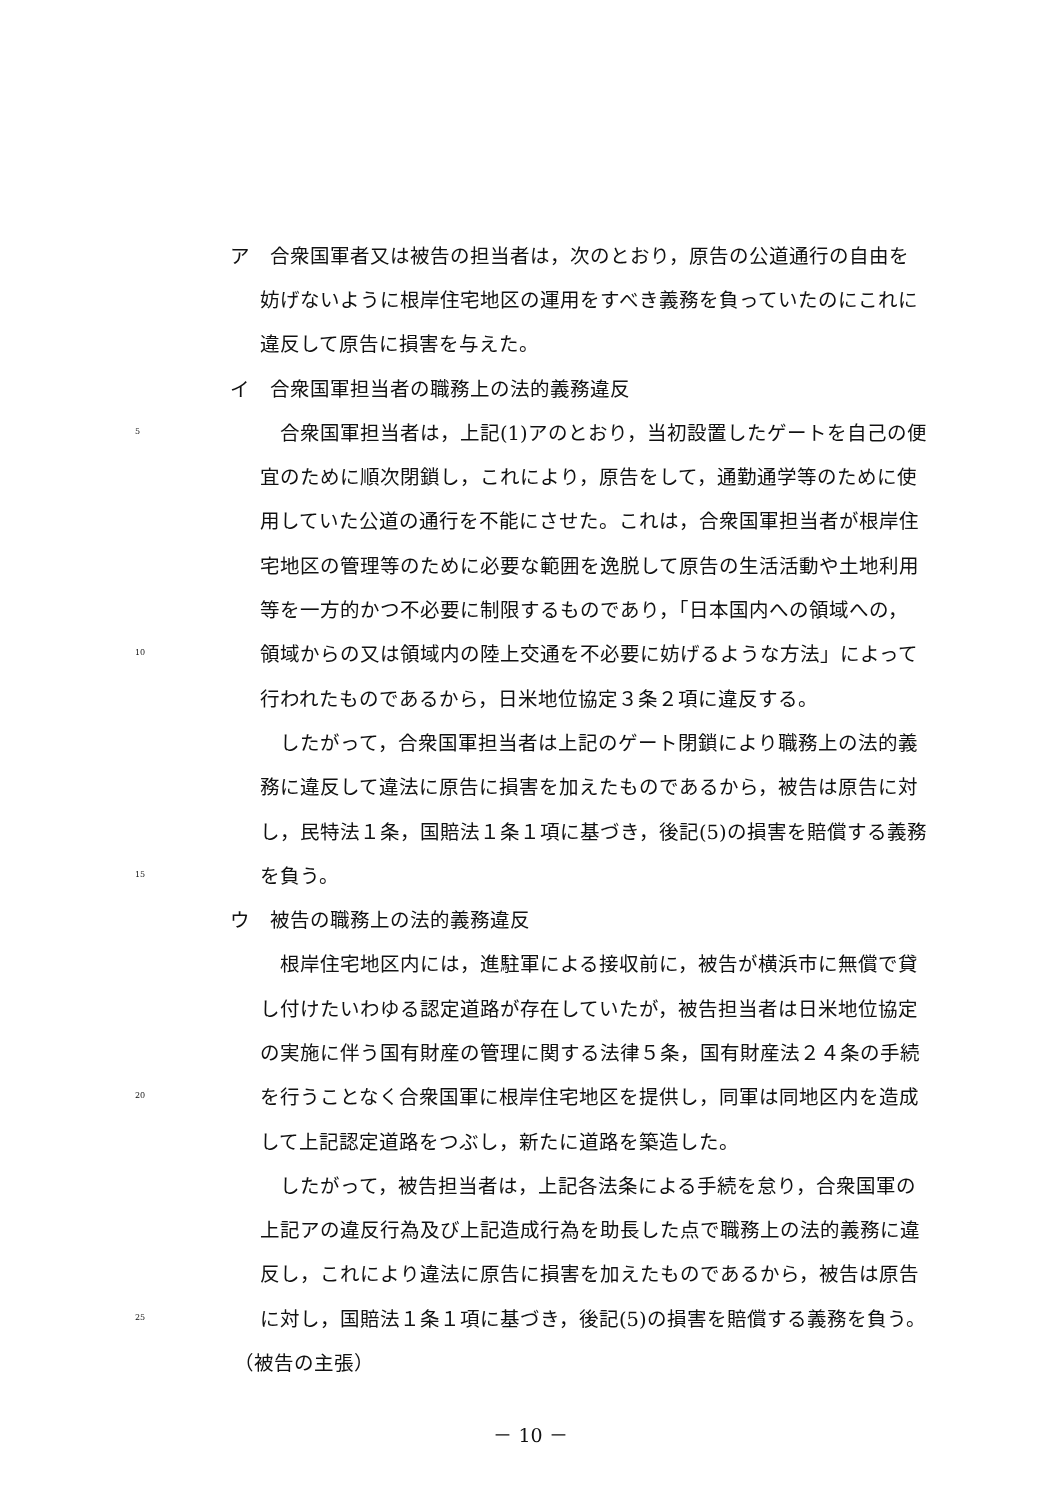ア　合衆国軍者又は被告の担当者は，次のとおり，原告の公道通行の自由を
妨げないように根岸住宅地区の運用をすべき義務を負っていたのにこれに
違反して原告に損害を与えた。
イ　合衆国軍担当者の職務上の法的義務違反
5　合衆国軍担当者は，上記(1)アのとおり，当初設置したゲートを自己の便
宜のために順次閉鎖し，これにより，原告をして，通勤通学等のために使
用していた公道の通行を不能にさせた。これは，合衆国軍担当者が根岸住
宅地区の管理等のために必要な範囲を逸脱して原告の生活活動や土地利用
等を一方的かつ不必要に制限するものであり，「日本国内への領域への，
10 領域からの又は領域内の陸上交通を不必要に妨げるような方法」によって
行われたものであるから，日米地位協定３条２項に違反する。
　したがって，合衆国軍担当者は上記のゲート閉鎖により職務上の法的義
務に違反して違法に原告に損害を加えたものであるから，被告は原告に対
し，民特法１条，国賠法１条１項に基づき，後記(5)の損害を賠償する義務
15 を負う。
ウ　被告の職務上の法的義務違反
　根岸住宅地区内には，進駐軍による接収前に，被告が横浜市に無償で貸
し付けたいわゆる認定道路が存在していたが，被告担当者は日米地位協定
の実施に伴う国有財産の管理に関する法律５条，国有財産法２４条の手続
20 を行うことなく合衆国軍に根岸住宅地区を提供し，同軍は同地区内を造成
して上記認定道路をつぶし，新たに道路を築造した。
　したがって，被告担当者は，上記各法条による手続を怠り，合衆国軍の
上記アの違反行為及び上記造成行為を助長した点で職務上の法的義務に違
反し，これにより違法に原告に損害を加えたものであるから，被告は原告
25 に対し，国賠法１条１項に基づき，後記(5)の損害を賠償する義務を負う。
（被告の主張）
－ 10 －